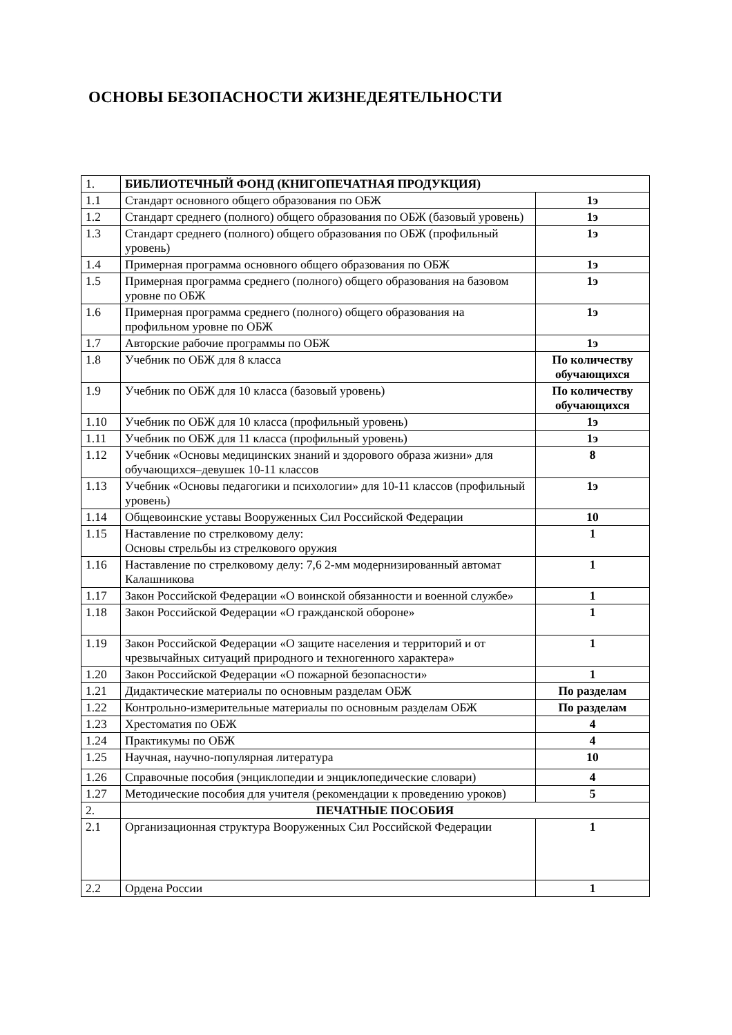ОСНОВЫ БЕЗОПАСНОСТИ ЖИЗНЕДЕЯТЕЛЬНОСТИ
| 1. | БИБЛИОТЕЧНЫЙ ФОНД (КНИГОПЕЧАТНАЯ ПРОДУКЦИЯ) | |
| 1.1 | Стандарт основного общего образования по ОБЖ | 1э |
| 1.2 | Стандарт среднего (полного) общего образования по ОБЖ (базовый уровень) | 1э |
| 1.3 | Стандарт среднего (полного) общего образования по ОБЖ (профильный уровень) | 1э |
| 1.4 | Примерная программа основного общего образования по ОБЖ | 1э |
| 1.5 | Примерная программа среднего (полного) общего образования на базовом уровне по ОБЖ | 1э |
| 1.6 | Примерная программа среднего (полного) общего образования на профильном уровне по ОБЖ | 1э |
| 1.7 | Авторские рабочие программы по ОБЖ | 1э |
| 1.8 | Учебник по ОБЖ для 8 класса | По количеству обучающихся |
| 1.9 | Учебник по ОБЖ для 10 класса (базовый уровень) | По количеству обучающихся |
| 1.10 | Учебник по ОБЖ для 10 класса (профильный уровень) | 1э |
| 1.11 | Учебник по ОБЖ для 11 класса (профильный уровень) | 1э |
| 1.12 | Учебник «Основы медицинских знаний и здорового образа жизни» для обучающихся–девушек 10-11 классов | 8 |
| 1.13 | Учебник «Основы педагогики и психологии» для 10-11 классов (профильный уровень) | 1э |
| 1.14 | Общевоинские уставы Вооруженных Сил Российской Федерации | 10 |
| 1.15 | Наставление по стрелковому делу: Основы стрельбы из стрелкового оружия | 1 |
| 1.16 | Наставление по стрелковому делу: 7,6 2-мм модернизированный автомат Калашникова | 1 |
| 1.17 | Закон Российской Федерации «О воинской обязанности и военной службе» | 1 |
| 1.18 | Закон Российской Федерации «О гражданской обороне» | 1 |
| 1.19 | Закон Российской Федерации «О защите населения и территорий и от чрезвычайных ситуаций природного и техногенного характера» | 1 |
| 1.20 | Закон Российской Федерации «О пожарной безопасности» | 1 |
| 1.21 | Дидактические материалы по основным разделам ОБЖ | По разделам |
| 1.22 | Контрольно-измерительные материалы по основным разделам ОБЖ | По разделам |
| 1.23 | Хрестоматия по ОБЖ | 4 |
| 1.24 | Практикумы по ОБЖ | 4 |
| 1.25 | Научная, научно-популярная литература | 10 |
| 1.26 | Справочные пособия (энциклопедии и энциклопедические словари) | 4 |
| 1.27 | Методические пособия для учителя (рекомендации к проведению уроков) | 5 |
| 2. | ПЕЧАТНЫЕ ПОСОБИЯ | |
| 2.1 | Организационная структура Вооруженных Сил Российской Федерации | 1 |
| 2.2 | Ордена России | 1 |